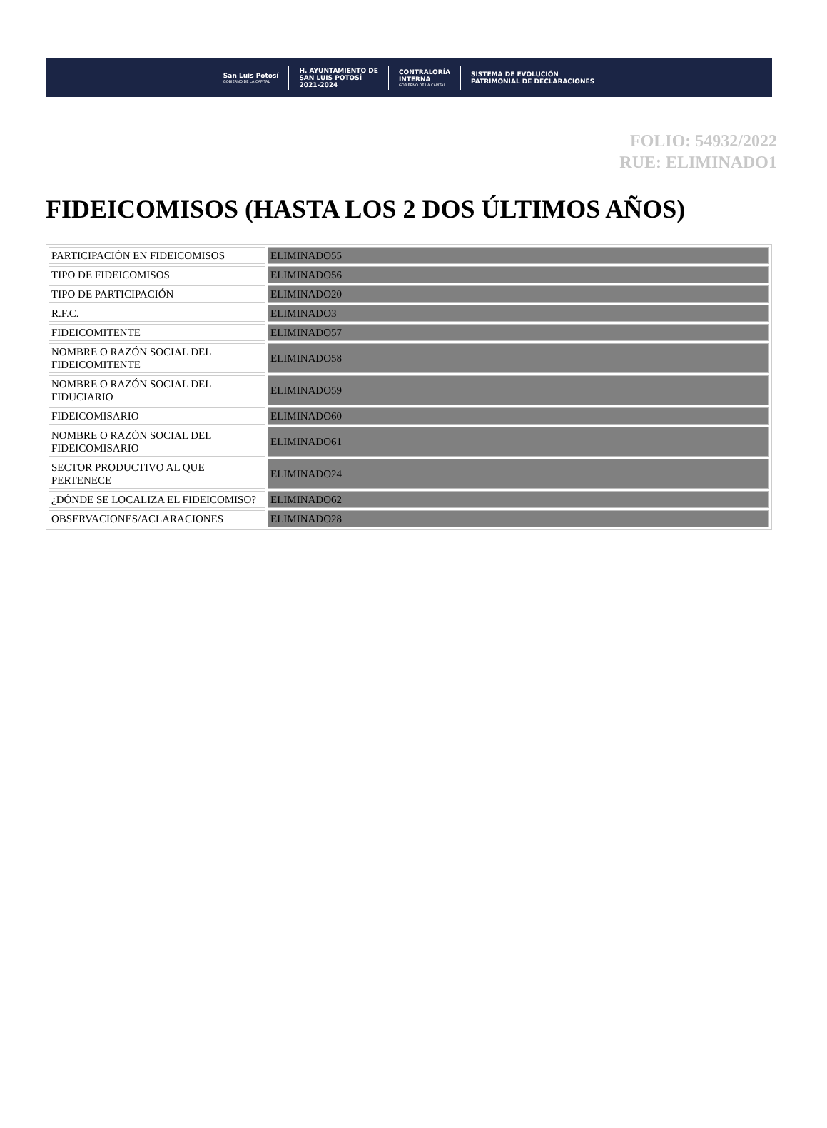San Luis Potosí
GOBIERNO DE LA CAPITAL
H. AYUNTAMIENTO DE
SAN LUIS POTOSÍ
2021-2024
CONTRALORÍA
INTERNA
GOBIERNO DE LA CAPITAL
SISTEMA DE EVOLUCIÓN
PATRIMONIAL DE DECLARACIONES
FOLIO: 54932/2022
RUE: ELIMINADO1
FIDEICOMISOS (HASTA LOS 2 DOS ÚLTIMOS AÑOS)
| PARTICIPACIÓN EN FIDEICOMISOS | ELIMINADO55 |
| TIPO DE FIDEICOMISOS | ELIMINADO56 |
| TIPO DE PARTICIPACIÓN | ELIMINADO20 |
| R.F.C. | ELIMINADO3 |
| FIDEICOMITENTE | ELIMINADO57 |
| NOMBRE O RAZÓN SOCIAL DEL FIDEICOMITENTE | ELIMINADO58 |
| NOMBRE O RAZÓN SOCIAL DEL FIDUCIARIO | ELIMINADO59 |
| FIDEICOMISARIO | ELIMINADO60 |
| NOMBRE O RAZÓN SOCIAL DEL FIDEICOMISARIO | ELIMINADO61 |
| SECTOR PRODUCTIVO AL QUE PERTENECE | ELIMINADO24 |
| ¿DÓNDE SE LOCALIZA EL FIDEICOMISO? | ELIMINADO62 |
| OBSERVACIONES/ACLARACIONES | ELIMINADO28 |